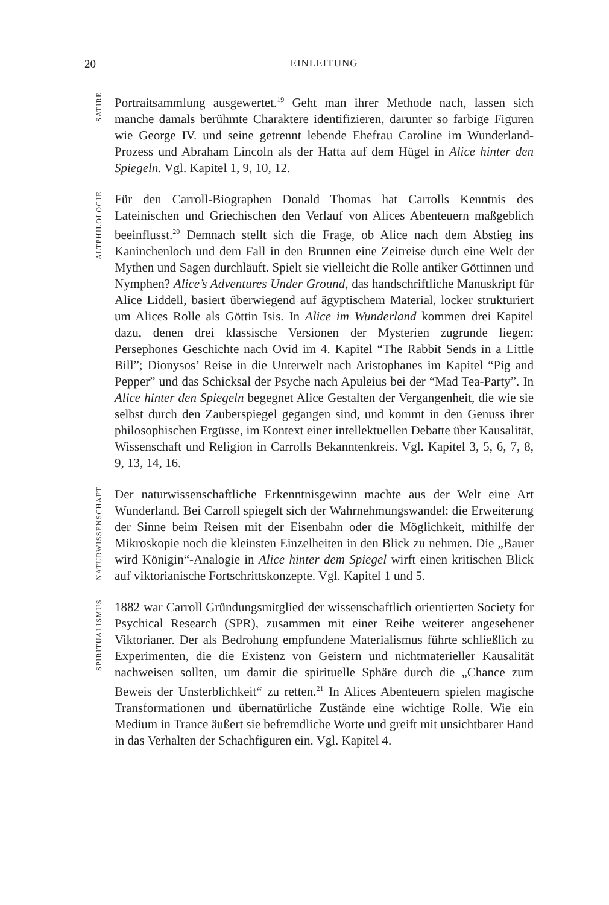20 EINLEITUNG
SATIRE
Portraitsammlung ausgewertet.<sup>19</sup> Geht man ihrer Methode nach, lassen sich manche damals berühmte Charaktere identifizieren, darunter so farbige Figuren wie George IV. und seine getrennt lebende Ehefrau Caroline im Wunderland-Prozess und Abraham Lincoln als der Hatta auf dem Hügel in Alice hinter den Spiegeln. Vgl. Kapitel 1, 9, 10, 12.
ALTPHILOLOGIE
Für den Carroll-Biographen Donald Thomas hat Carrolls Kenntnis des Lateinischen und Griechischen den Verlauf von Alices Abenteuern maßgeblich beeinflusst.<sup>20</sup> Demnach stellt sich die Frage, ob Alice nach dem Abstieg ins Kaninchenloch und dem Fall in den Brunnen eine Zeitreise durch eine Welt der Mythen und Sagen durchläuft. Spielt sie vielleicht die Rolle antiker Göttinnen und Nymphen? Alice’s Adventures Under Ground, das handschriftliche Manuskript für Alice Liddell, basiert überwiegend auf ägyptischem Material, locker strukturiert um Alices Rolle als Göttin Isis. In Alice im Wunderland kommen drei Kapitel dazu, denen drei klassische Versionen der Mysterien zugrunde liegen: Persephones Geschichte nach Ovid im 4. Kapitel “The Rabbit Sends in a Little Bill”; Dionysos’ Reise in die Unterwelt nach Aristophanes im Kapitel “Pig and Pepper” und das Schicksal der Psyche nach Apuleius bei der “Mad Tea-Party”. In Alice hinter den Spiegeln begegnet Alice Gestalten der Vergangenheit, die wie sie selbst durch den Zauberspiegel gegangen sind, und kommt in den Genuss ihrer philosophischen Ergüsse, im Kontext einer intellektuellen Debatte über Kausalität, Wissenschaft und Religion in Carrolls Bekanntenkreis. Vgl. Kapitel 3, 5, 6, 7, 8, 9, 13, 14, 16.
NATURWISSENSCHAFT
Der naturwissenschaftliche Erkenntnisgewinn machte aus der Welt eine Art Wunderland. Bei Carroll spiegelt sich der Wahrnehmungswandel: die Erweiterung der Sinne beim Reisen mit der Eisenbahn oder die Möglichkeit, mithilfe der Mikroskopie noch die kleinsten Einzelheiten in den Blick zu nehmen. Die „Bauer wird Königin“-Analogie in Alice hinter dem Spiegel wirft einen kritischen Blick auf viktorianische Fortschrittskonzepte. Vgl. Kapitel 1 und 5.
SPIRITUALISMUS
1882 war Carroll Gründungsmitglied der wissenschaftlich orientierten Society for Psychical Research (SPR), zusammen mit einer Reihe weiterer angesehener Viktorianer. Der als Bedrohung empfundene Materialismus führte schließlich zu Experimenten, die die Existenz von Geistern und nichtmaterieller Kausalität nachweisen sollten, um damit die spirituelle Sphäre durch die „Chance zum Beweis der Unsterblichkeit“ zu retten.<sup>21</sup> In Alices Abenteuern spielen magische Transformationen und übernatürliche Zustände eine wichtige Rolle. Wie ein Medium in Trance äußert sie befremdliche Worte und greift mit unsichtbarer Hand in das Verhalten der Schachfiguren ein. Vgl. Kapitel 4.